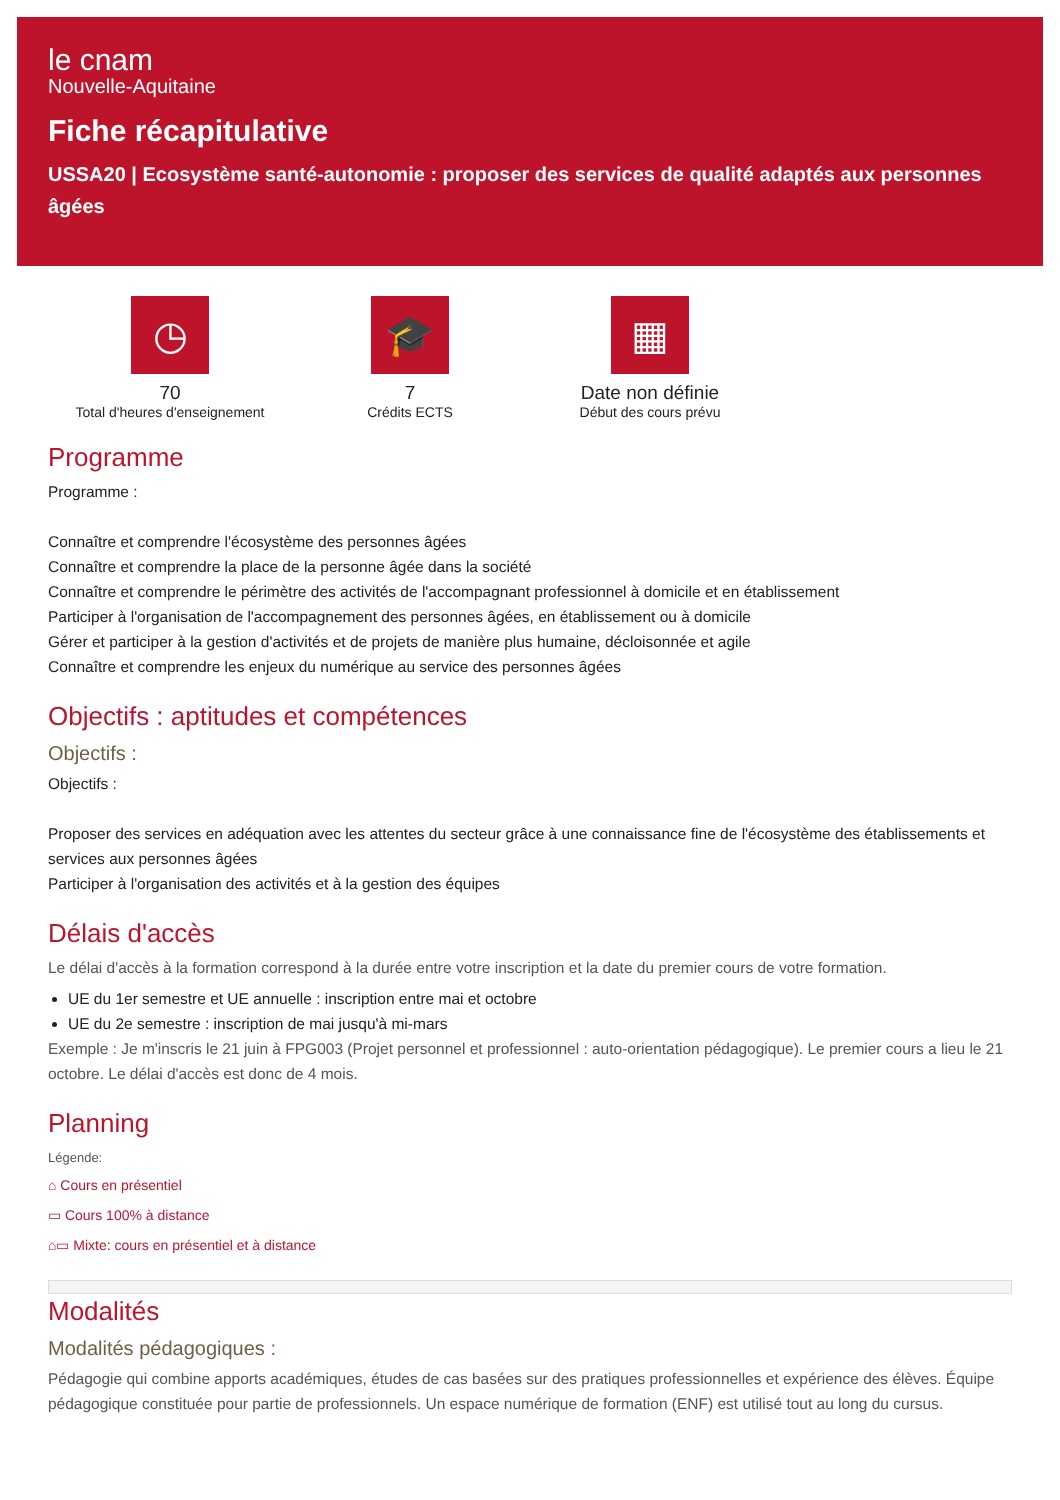le cnam
Nouvelle-Aquitaine
Fiche récapitulative
USSA20 | Ecosystème santé-autonomie : proposer des services de qualité adaptés aux personnes âgées
◷
70
Total d'heures d'enseignement
🎓
7
Crédits ECTS
▦
Date non définie
Début des cours prévu
Programme
Programme :
Connaître et comprendre l'écosystème des personnes âgées
Connaître et comprendre la place de la personne âgée dans la société
Connaître et comprendre le périmètre des activités de l'accompagnant professionnel à domicile et en établissement
Participer à l'organisation de l'accompagnement des personnes âgées, en établissement ou à domicile
Gérer et participer à la gestion d'activités et de projets de manière plus humaine, décloisonnée et agile
Connaître et comprendre les enjeux du numérique au service des personnes âgées
Objectifs : aptitudes et compétences
Objectifs :
Objectifs :
Proposer des services en adéquation avec les attentes du secteur grâce à une connaissance fine de l'écosystème des établissements et services aux personnes âgées
Participer à l'organisation des activités et à la gestion des équipes
Délais d'accès
Le délai d'accès à la formation correspond à la durée entre votre inscription et la date du premier cours de votre formation.
UE du 1er semestre et UE annuelle : inscription entre mai et octobre
UE du 2e semestre : inscription de mai jusqu'à mi-mars
Exemple : Je m'inscris le 21 juin à FPG003 (Projet personnel et professionnel : auto-orientation pédagogique). Le premier cours a lieu le 21 octobre. Le délai d'accès est donc de 4 mois.
Planning
Légende:
⌂ Cours en présentiel
▭ Cours 100% à distance
⌂▭ Mixte: cours en présentiel et à distance
Modalités
Modalités pédagogiques :
Pédagogie qui combine apports académiques, études de cas basées sur des pratiques professionnelles et expérience des élèves. Équipe pédagogique constituée pour partie de professionnels. Un espace numérique de formation (ENF) est utilisé tout au long du cursus.